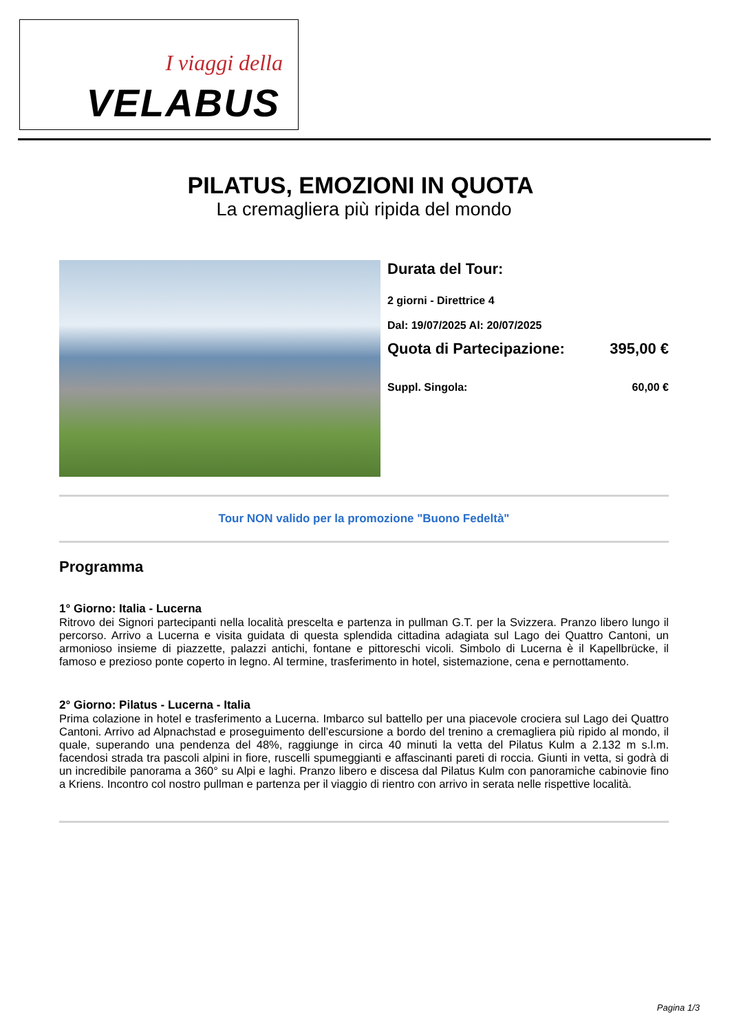I viaggi della
VELABUS
PILATUS, EMOZIONI IN QUOTA
La cremagliera più ripida del mondo
Durata del Tour:
2 giorni - Direttrice 4
Dal: 19/07/2025 Al: 20/07/2025
Quota di Partecipazione: 395,00 €
Suppl. Singola: 60,00 €
Tour NON valido per la promozione "Buono Fedeltà"
Programma
1° Giorno: Italia - Lucerna
Ritrovo dei Signori partecipanti nella località prescelta e partenza in pullman G.T. per la Svizzera. Pranzo libero lungo il percorso. Arrivo a Lucerna e visita guidata di questa splendida cittadina adagiata sul Lago dei Quattro Cantoni, un armonioso insieme di piazzette, palazzi antichi, fontane e pittoreschi vicoli. Simbolo di Lucerna è il Kapellbrücke, il famoso e prezioso ponte coperto in legno. Al termine, trasferimento in hotel, sistemazione, cena e pernottamento.
2° Giorno: Pilatus - Lucerna - Italia
Prima colazione in hotel e trasferimento a Lucerna. Imbarco sul battello per una piacevole crociera sul Lago dei Quattro Cantoni. Arrivo ad Alpnachstad e proseguimento dell’escursione a bordo del trenino a cremagliera più ripido al mondo, il quale, superando una pendenza del 48%, raggiunge in circa 40 minuti la vetta del Pilatus Kulm a 2.132 m s.l.m. facendosi strada tra pascoli alpini in fiore, ruscelli spumeggianti e affascinanti pareti di roccia. Giunti in vetta, si godrà di un incredibile panorama a 360° su Alpi e laghi. Pranzo libero e discesa dal Pilatus Kulm con panoramiche cabinovie fino a Kriens. Incontro col nostro pullman e partenza per il viaggio di rientro con arrivo in serata nelle rispettive località.
Pagina 1/3